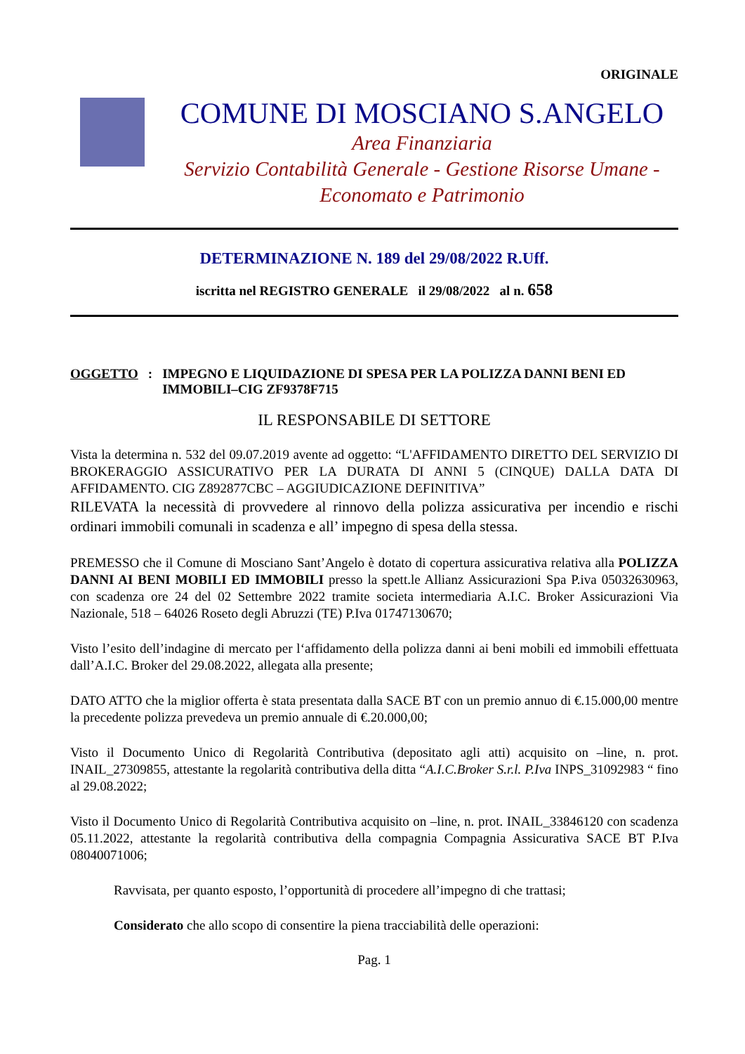ORIGINALE
COMUNE DI MOSCIANO S.ANGELO
Area Finanziaria
Servizio Contabilità Generale - Gestione Risorse Umane - Economato e Patrimonio
DETERMINAZIONE N. 189 del 29/08/2022 R.Uff.
iscritta nel REGISTRO GENERALE il 29/08/2022 al n. 658
OGGETTO: IMPEGNO E LIQUIDAZIONE DI SPESA PER LA POLIZZA DANNI BENI ED IMMOBILI–CIG ZF9378F715
IL RESPONSABILE DI SETTORE
Vista la determina n. 532 del 09.07.2019 avente ad oggetto: “L'AFFIDAMENTO DIRETTO DEL SERVIZIO DI BROKERAGGIO ASSICURATIVO PER LA DURATA DI ANNI 5 (CINQUE) DALLA DATA DI AFFIDAMENTO. CIG Z892877CBC – AGGIUDICAZIONE DEFINITIVA”
RILEVATA la necessità di provvedere al rinnovo della polizza assicurativa per incendio e rischi ordinari immobili comunali in scadenza e all’ impegno di spesa della stessa.
PREMESSO che il Comune di Mosciano Sant’Angelo è dotato di copertura assicurativa relativa alla POLIZZA DANNI AI BENI MOBILI ED IMMOBILI presso la spett.le Allianz Assicurazioni Spa P.iva 05032630963, con scadenza ore 24 del 02 Settembre 2022 tramite societa intermediaria A.I.C. Broker Assicurazioni Via Nazionale, 518 – 64026 Roseto degli Abruzzi (TE) P.Iva 01747130670;
Visto l’esito dell’indagine di mercato per l‘affidamento della polizza danni ai beni mobili ed immobili effettuata dall’A.I.C. Broker del 29.08.2022, allegata alla presente;
DATO ATTO che la miglior offerta è stata presentata dalla SACE BT con un premio annuo di €.15.000,00 mentre la precedente polizza prevedeva un premio annuale di €.20.000,00;
Visto il Documento Unico di Regolarità Contributiva (depositato agli atti) acquisito on –line, n. prot. INAIL_27309855, attestante la regolarità contributiva della ditta “A.I.C.Broker S.r.l. P.Iva INPS_31092983 “ fino al 29.08.2022;
Visto il Documento Unico di Regolarità Contributiva acquisito on –line, n. prot. INAIL_33846120 con scadenza 05.11.2022, attestante la regolarità contributiva della compagnia Compagnia Assicurativa SACE BT P.Iva 08040071006;
Ravvisata, per quanto esposto, l’opportunità di procedere all’impegno di che trattasi;
Considerato che allo scopo di consentire la piena tracciabilità delle operazioni:
Pag. 1